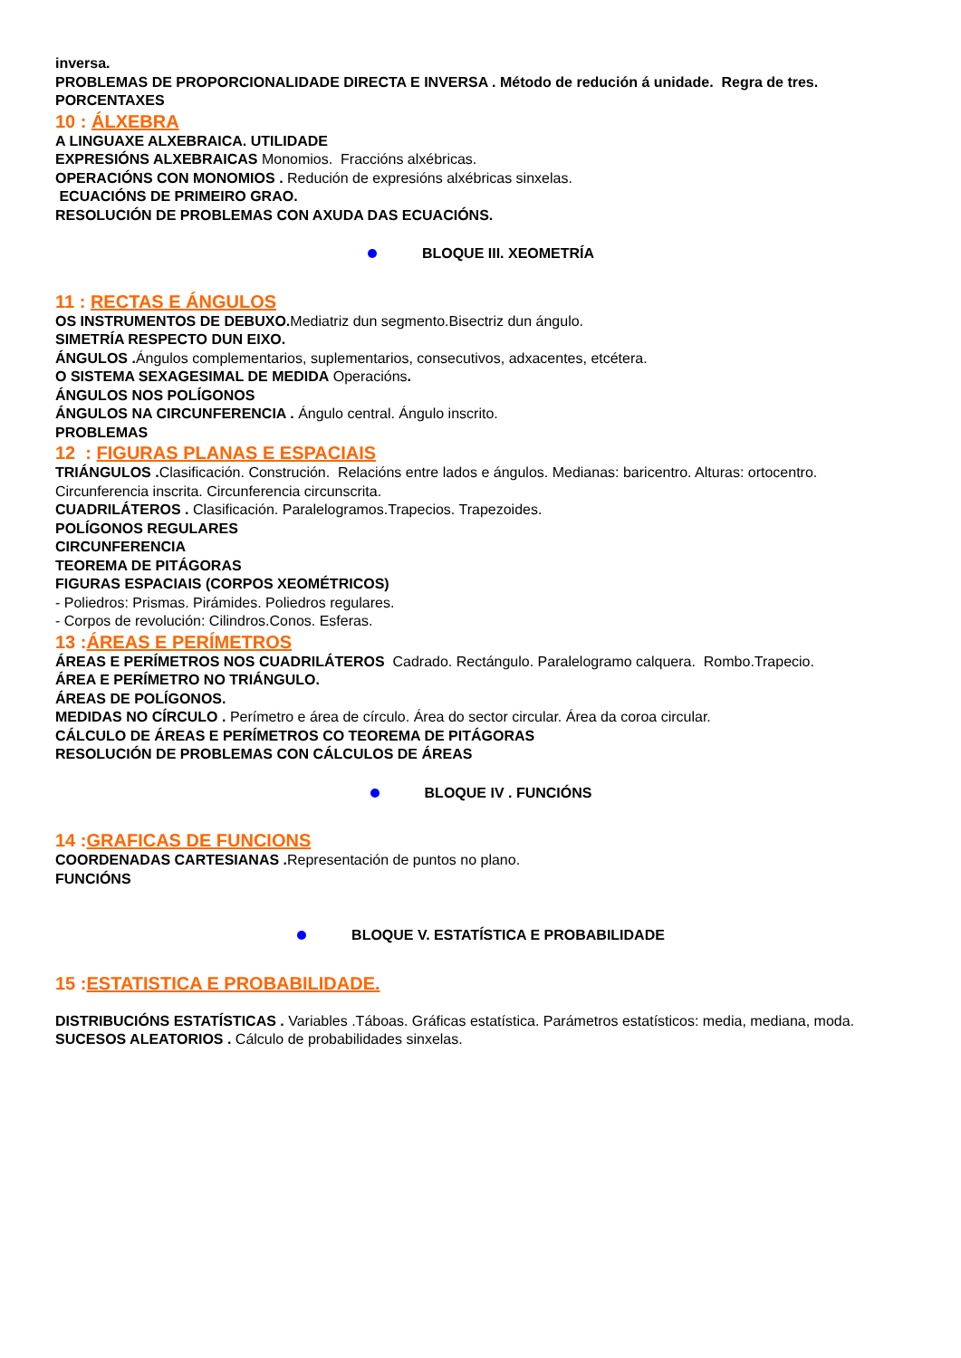inversa.
PROBLEMAS DE PROPORCIONALIDADE DIRECTA E INVERSA . Método de redución á unidade. Regra de tres.
PORCENTAXES
10 : ÁLXEBRA
A LINGUAXE ALXEBRAICA. UTILIDADE
EXPRESIÓNS ALXEBRAICAS Monomios. Fraccións alxébricas.
OPERACIÓNS CON MONOMIOS . Redución de expresións alxébricas sinxelas.
ECUACIÓNS DE PRIMEIRO GRAO.
RESOLUCIÓN DE PROBLEMAS CON AXUDA DAS ECUACIÓNS.
BLOQUE III. XEOMETRÍA
11 : RECTAS E ÁNGULOS
OS INSTRUMENTOS DE DEBUXO. Mediatriz dun segmento.Bisectriz dun ángulo.
SIMETRÍA RESPECTO DUN EIXO.
ÁNGULOS . Ángulos complementarios, suplementarios, consecutivos, adxacentes, etcétera.
O SISTEMA SEXAGESIMAL DE MEDIDA Operacións.
ÁNGULOS NOS POLÍGONOS
ÁNGULOS NA CIRCUNFERENCIA . Ángulo central. Ángulo inscrito.
PROBLEMAS
12 : FIGURAS PLANAS E ESPACIAIS
TRIÁNGULOS . Clasificación. Construción. Relacións entre lados e ángulos. Medianas: baricentro. Alturas: ortocentro. Circunferencia inscrita. Circunferencia circunscrita.
CUADRILÁTEROS . Clasificación. Paralelogramos.Trapecios. Trapezoides.
POLÍGONOS REGULARES
CIRCUNFERENCIA
TEOREMA DE PITÁGORAS
FIGURAS ESPACIAIS (CORPOS XEOMÉTRICOS)
- Poliedros: Prismas. Pirámides. Poliedros regulares.
- Corpos de revolución: Cilindros.Conos. Esferas.
13 :ÁREAS E PERÍMETROS
ÁREAS E PERÍMETROS NOS CUADRILÁTEROS Cadrado. Rectángulo. Paralelogramo calquera. Rombo.Trapecio.
ÁREA E PERÍMETRO NO TRIÁNGULO.
ÁREAS DE POLÍGONOS.
MEDIDAS NO CÍRCULO . Perímetro e área de círculo. Área do sector circular. Área da coroa circular.
CÁLCULO DE ÁREAS E PERÍMETROS CO TEOREMA DE PITÁGORAS
RESOLUCIÓN DE PROBLEMAS CON CÁLCULOS DE ÁREAS
BLOQUE IV . FUNCIÓNS
14 :GRAFICAS DE FUNCIONS
COORDENADAS CARTESIANAS . Representación de puntos no plano.
FUNCIÓNS
BLOQUE V. ESTATÍSTICA E PROBABILIDADE
15 :ESTATISTICA E PROBABILIDADE.
DISTRIBUCIÓNS ESTATÍSTICAS . Variables .Táboas. Gráficas estatística. Parámetros estatísticos: media, mediana, moda.
SUCESOS ALEATORIOS . Cálculo de probabilidades sinxelas.